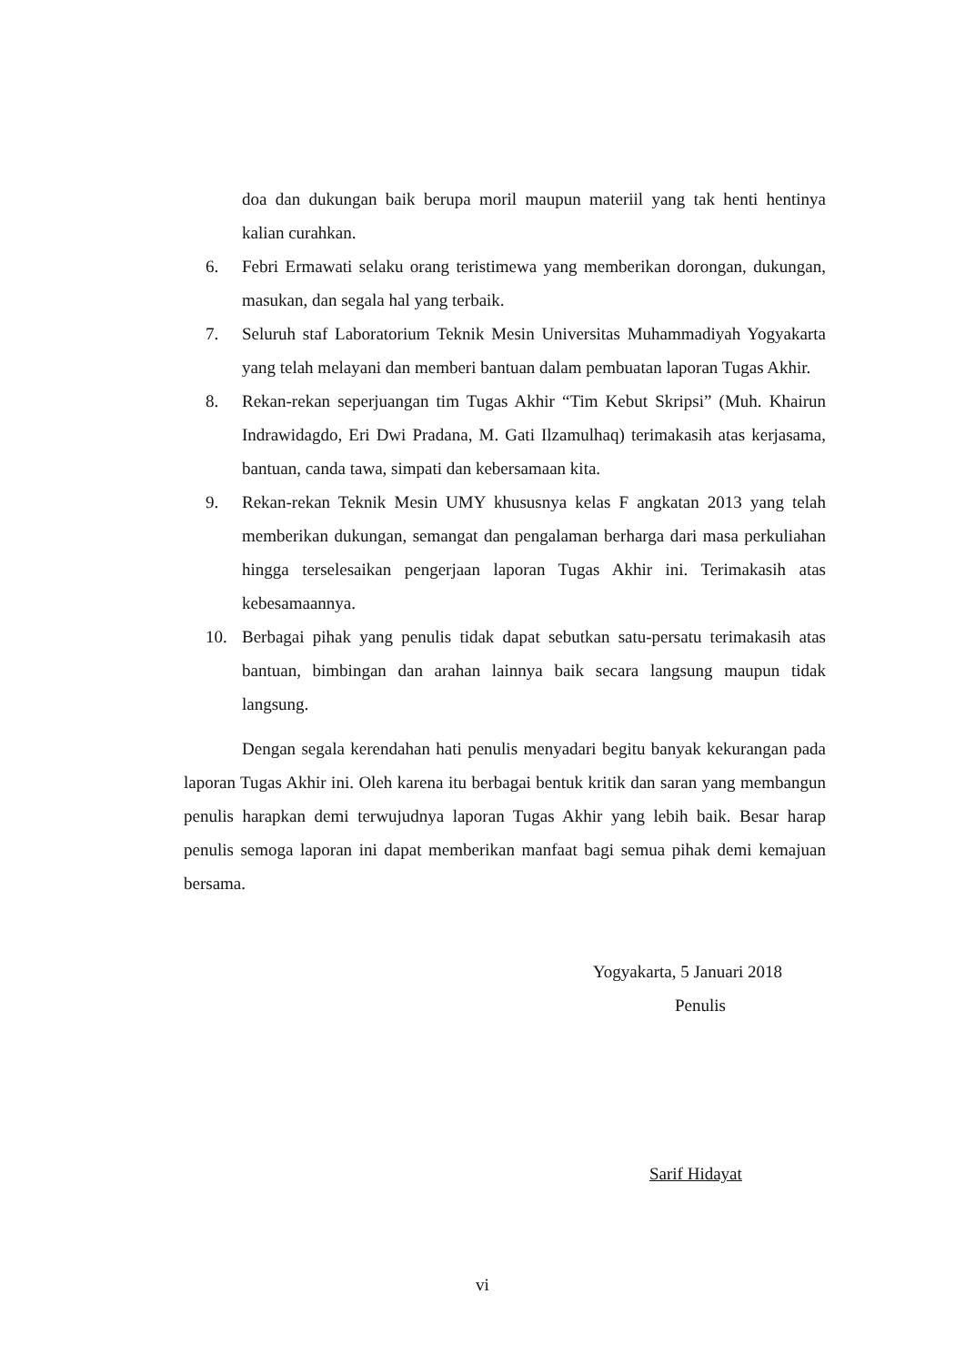doa dan dukungan baik berupa moril maupun materiil yang tak henti hentinya kalian curahkan.
6. Febri Ermawati selaku orang teristimewa yang memberikan dorongan, dukungan, masukan, dan segala hal yang terbaik.
7. Seluruh staf Laboratorium Teknik Mesin Universitas Muhammadiyah Yogyakarta yang telah melayani dan memberi bantuan dalam pembuatan laporan Tugas Akhir.
8. Rekan-rekan seperjuangan tim Tugas Akhir “Tim Kebut Skripsi” (Muh. Khairun Indrawidagdo, Eri Dwi Pradana, M. Gati Ilzamulhaq) terimakasih atas kerjasama, bantuan, canda tawa, simpati dan kebersamaan kita.
9. Rekan-rekan Teknik Mesin UMY khususnya kelas F angkatan 2013 yang telah memberikan dukungan, semangat dan pengalaman berharga dari masa perkuliahan hingga terselesaikan pengerjaan laporan Tugas Akhir ini. Terimakasih atas kebesamaannya.
10. Berbagai pihak yang penulis tidak dapat sebutkan satu-persatu terimakasih atas bantuan, bimbingan dan arahan lainnya baik secara langsung maupun tidak langsung.
Dengan segala kerendahan hati penulis menyadari begitu banyak kekurangan pada laporan Tugas Akhir ini. Oleh karena itu berbagai bentuk kritik dan saran yang membangun penulis harapkan demi terwujudnya laporan Tugas Akhir yang lebih baik. Besar harap penulis semoga laporan ini dapat memberikan manfaat bagi semua pihak demi kemajuan bersama.
Yogyakarta, 5 Januari 2018
Penulis
Sarif Hidayat
vi